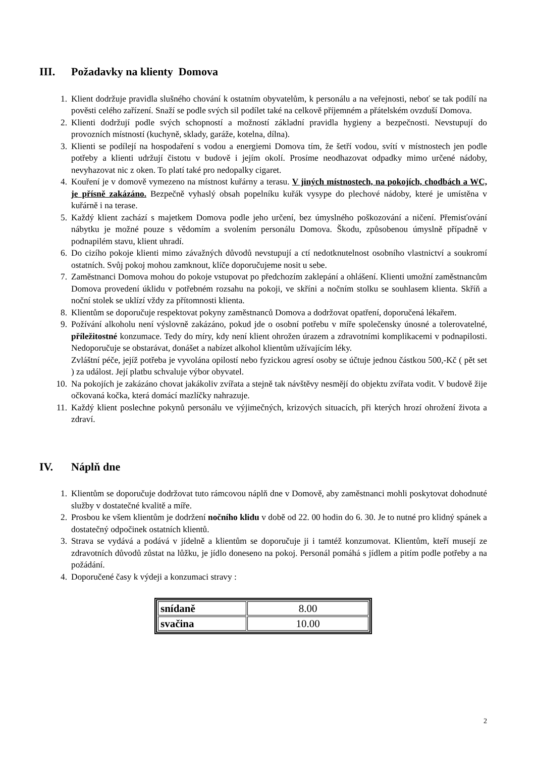III. Požadavky na klienty Domova
1. Klient dodržuje pravidla slušného chování k ostatním obyvatelům, k personálu a na veřejnosti, neboť se tak podílí na pověsti celého zařízení. Snaží se podle svých sil podílet také na celkově příjemném a přátelském ovzduší Domova.
2. Klienti dodržují podle svých schopností a možností základní pravidla hygieny a bezpečnosti. Nevstupují do provozních místností (kuchyně, sklady, garáže, kotelna, dílna).
3. Klienti se podílejí na hospodaření s vodou a energiemi Domova tím, že šetří vodou, svítí v místnostech jen podle potřeby a klienti udržují čistotu v budově i jejím okolí. Prosíme neodhazovat odpadky mimo určené nádoby, nevyhazovat nic z oken. To platí také pro nedopalky cigaret.
4. Kouření je v domově vymezeno na místnost kuřárny a terasu. V jiných místnostech, na pokojích, chodbách a WC, je přísně zakázáno. Bezpečně vyhaslý obsah popelníku kuřák vysype do plechové nádoby, které je umístěna v kuřárně i na terase.
5. Každý klient zachází s majetkem Domova podle jeho určení, bez úmyslného poškozování a ničení. Přemisťování nábytku je možné pouze s vědomím a svolením personálu Domova. Škodu, způsobenou úmyslně případně v podnapilém stavu, klient uhradí.
6. Do cizího pokoje klienti mimo závažných důvodů nevstupují a ctí nedotknutelnost osobního vlastnictví a soukromí ostatních. Svůj pokoj mohou zamknout, klíče doporučujeme nosit u sebe.
7. Zaměstnanci Domova mohou do pokoje vstupovat po předchozím zaklepání a ohlášení. Klienti umožní zaměstnancům Domova provedení úklidu v potřebném rozsahu na pokoji, ve skříni a nočním stolku se souhlasem klienta. Skříň a noční stolek se uklízí vždy za přítomnosti klienta.
8. Klientům se doporučuje respektovat pokyny zaměstnanců Domova a dodržovat opatření, doporučená lékařem.
9. Požívání alkoholu není výslovně zakázáno, pokud jde o osobní potřebu v míře společensky únosné a tolerovatelné, příležitostné konzumace. Tedy do míry, kdy není klient ohrožen úrazem a zdravotními komplikacemi v podnapilosti. Nedoporučuje se obstarávat, donášet a nabízet alkohol klientům užívajícím léky.
Zvláštní péče, jejíž potřeba je vyvolána opilostí nebo fyzickou agresí osoby se účtuje jednou částkou 500,-Kč ( pět set ) za událost. Její platbu schvaluje výbor obyvatel.
10. Na pokojích je zakázáno chovat jakákoliv zvířata a stejně tak návštěvy nesmějí do objektu zvířata vodit. V budově žije očkovaná kočka, která domácí mazlíčky nahrazuje.
11. Každý klient poslechne pokynů personálu ve výjimečných, krizových situacích, při kterých hrozí ohrožení života a zdraví.
IV. Náplň dne
1. Klientům se doporučuje dodržovat tuto rámcovou náplň dne v Domově, aby zaměstnanci mohli poskytovat dohodnuté služby v dostatečné kvalitě a míře.
2. Prosbou ke všem klientům je dodržení nočního klidu v době od 22. 00 hodin do 6. 30. Je to nutné pro klidný spánek a dostatečný odpočinek ostatních klientů.
3. Strava se vydává a podává v jídelně a klientům se doporučuje ji i tamtéž konzumovat. Klientům, kteří musejí ze zdravotních důvodů zůstat na lůžku, je jídlo doneseno na pokoj. Personál pomáhá s jídlem a pitím podle potřeby a na požádání.
4. Doporučené časy k výdeji a konzumaci stravy :
| snídaně | 8.00 |
| svačina | 10.00 |
2